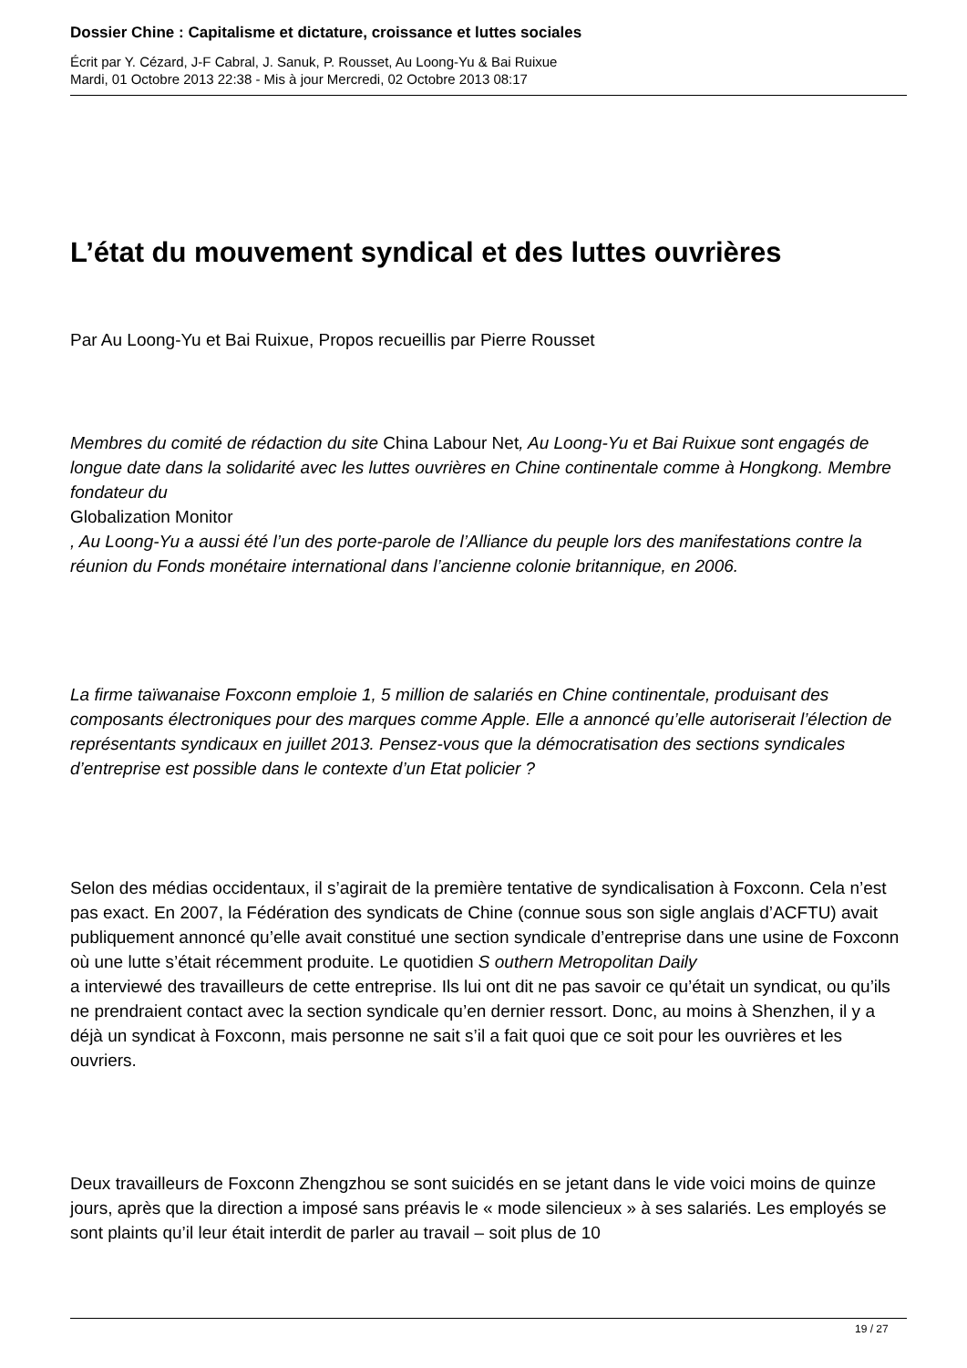Dossier Chine : Capitalisme et dictature, croissance et luttes sociales
Écrit par Y. Cézard, J-F Cabral, J. Sanuk, P. Rousset, Au Loong-Yu & Bai Ruixue
Mardi, 01 Octobre 2013 22:38 - Mis à jour Mercredi, 02 Octobre 2013 08:17
L’état du mouvement syndical et des luttes ouvrières
Par Au Loong-Yu et Bai Ruixue, Propos recueillis par Pierre Rousset
Membres du comité de rédaction du site China Labour Net, Au Loong-Yu et Bai Ruixue sont engagés de longue date dans la solidarité avec les luttes ouvrières en Chine continentale comme à Hongkong. Membre fondateur du
Globalization Monitor
, Au Loong-Yu a aussi été l’un des porte-parole de l’Alliance du peuple lors des manifestations contre la réunion du Fonds monétaire international dans l’ancienne colonie britannique, en 2006.
La firme taïwanaise Foxconn emploie 1, 5 million de salariés en Chine continentale, produisant des composants électroniques pour des marques comme Apple. Elle a annoncé qu’elle autoriserait l’élection de représentants syndicaux en juillet 2013. Pensez-vous que la démocratisation des sections syndicales d’entreprise est possible dans le contexte d’un Etat policier ?
Selon des médias occidentaux, il s’agirait de la première tentative de syndicalisation à Foxconn. Cela n’est pas exact. En 2007, la Fédération des syndicats de Chine (connue sous son sigle anglais d’ACFTU) avait publiquement annoncé qu’elle avait constitué une section syndicale d’entreprise dans une usine de Foxconn où une lutte s’était récemment produite. Le quotidien S outhern Metropolitan Daily
a interviewé des travailleurs de cette entreprise. Ils lui ont dit ne pas savoir ce qu’était un syndicat, ou qu’ils ne prendraient contact avec la section syndicale qu’en dernier ressort. Donc, au moins à Shenzhen, il y a déjà un syndicat à Foxconn, mais personne ne sait s’il a fait quoi que ce soit pour les ouvrières et les ouvriers.
Deux travailleurs de Foxconn Zhengzhou se sont suicidés en se jetant dans le vide voici moins de quinze jours, après que la direction a imposé sans préavis le « mode silencieux » à ses salariés. Les employés se sont plaints qu’il leur était interdit de parler au travail – soit plus de 10
19 / 27